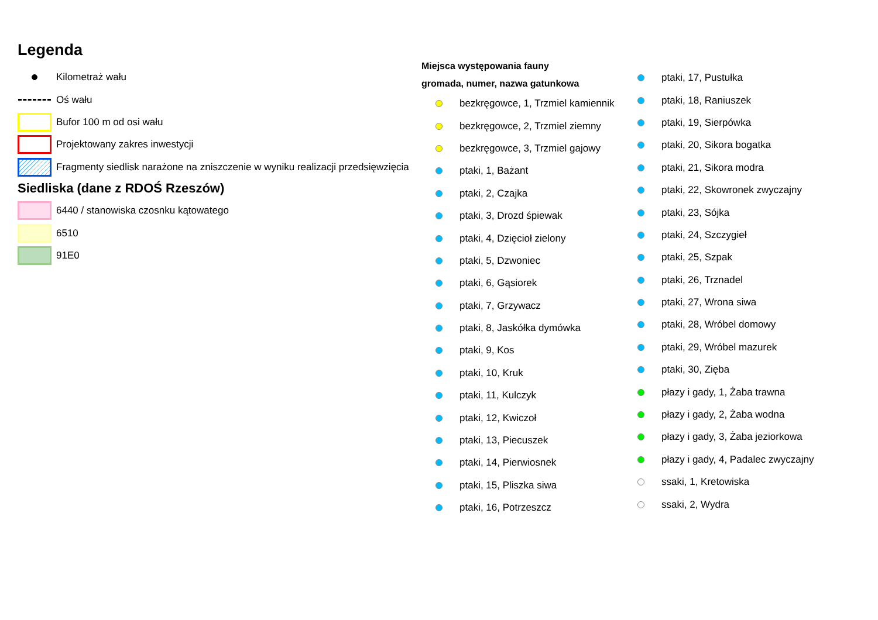Legenda
Kilometraż wału
Oś wału
Bufor 100 m od osi wału
Projektowany zakres inwestycji
Fragmenty siedlisk narażone na zniszczenie w wyniku realizacji przedsięwzięcia
Siedliska (dane z RDOŚ Rzeszów)
6440 / stanowiska czosnku kątowatego
6510
91E0
Miejsca występowania fauny
gromada, numer, nazwa gatunkowa
bezkręgowce, 1, Trzmiel kamiennik
bezkręgowce, 2, Trzmiel ziemny
bezkręgowce, 3, Trzmiel gajowy
ptaki, 1, Bażant
ptaki, 2, Czajka
ptaki, 3, Drozd śpiewak
ptaki, 4, Dzięcioł zielony
ptaki, 5, Dzwoniec
ptaki, 6, Gąsiorek
ptaki, 7, Grzywacz
ptaki, 8, Jaskółka dymówka
ptaki, 9, Kos
ptaki, 10, Kruk
ptaki, 11, Kulczyk
ptaki, 12, Kwiczoł
ptaki, 13, Piecuszek
ptaki, 14, Pierwiosnek
ptaki, 15, Pliszka siwa
ptaki, 16, Potrzeszcz
ptaki, 17, Pustułka
ptaki, 18, Raniuszek
ptaki, 19, Sierpówka
ptaki, 20, Sikora bogatka
ptaki, 21, Sikora modra
ptaki, 22, Skowronek zwyczajny
ptaki, 23, Sójka
ptaki, 24, Szczygieł
ptaki, 25, Szpak
ptaki, 26, Trznadel
ptaki, 27, Wrona siwa
ptaki, 28, Wróbel domowy
ptaki, 29, Wróbel mazurek
ptaki, 30, Zięba
płazy i gady, 1, Żaba trawna
płazy i gady, 2, Żaba wodna
płazy i gady, 3, Żaba jeziorkowa
płazy i gady, 4, Padalec zwyczajny
ssaki, 1, Kretowiska
ssaki, 2, Wydra